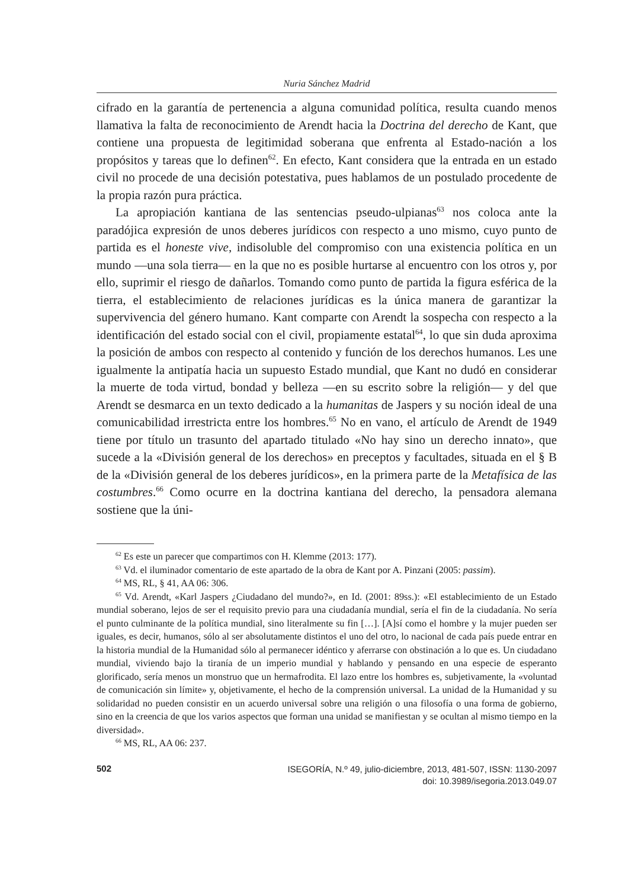Nuria Sánchez Madrid
cifrado en la garantía de pertenencia a alguna comunidad política, resulta cuando menos llamativa la falta de reconocimiento de Arendt hacia la Doctrina del derecho de Kant, que contiene una propuesta de legitimidad soberana que enfrenta al Estado-nación a los propósitos y tareas que lo definen<sup>62</sup>. En efecto, Kant considera que la entrada en un estado civil no procede de una decisión potestativa, pues hablamos de un postulado procedente de la propia razón pura práctica.
La apropiación kantiana de las sentencias pseudo-ulpianas<sup>63</sup> nos coloca ante la paradójica expresión de unos deberes jurídicos con respecto a uno mismo, cuyo punto de partida es el honeste vive, indisoluble del compromiso con una existencia política en un mundo —una sola tierra— en la que no es posible hurtarse al encuentro con los otros y, por ello, suprimir el riesgo de dañarlos. Tomando como punto de partida la figura esférica de la tierra, el establecimiento de relaciones jurídicas es la única manera de garantizar la supervivencia del género humano. Kant comparte con Arendt la sospecha con respecto a la identificación del estado social con el civil, propiamente estatal<sup>64</sup>, lo que sin duda aproxima la posición de ambos con respecto al contenido y función de los derechos humanos. Les une igualmente la antipatía hacia un supuesto Estado mundial, que Kant no dudó en considerar la muerte de toda virtud, bondad y belleza —en su escrito sobre la religión— y del que Arendt se desmarca en un texto dedicado a la humanitas de Jaspers y su noción ideal de una comunicabilidad irrestricta entre los hombres.<sup>65</sup> No en vano, el artículo de Arendt de 1949 tiene por título un trasunto del apartado titulado «No hay sino un derecho innato», que sucede a la «División general de los derechos» en preceptos y facultades, situada en el § B de la «División general de los deberes jurídicos», en la primera parte de la Metafísica de las costumbres.<sup>66</sup> Como ocurre en la doctrina kantiana del derecho, la pensadora alemana sostiene que la úni-
<sup>62</sup> Es este un parecer que compartimos con H. Klemme (2013: 177).
<sup>63</sup> Vd. el iluminador comentario de este apartado de la obra de Kant por A. Pinzani (2005: passim).
<sup>64</sup> MS, RL, § 41, AA 06: 306.
<sup>65</sup> Vd. Arendt, «Karl Jaspers ¿Ciudadano del mundo?», en Id. (2001: 89ss.): «El establecimiento de un Estado mundial soberano, lejos de ser el requisito previo para una ciudadanía mundial, sería el fin de la ciudadanía. No sería el punto culminante de la política mundial, sino literalmente su fin […]. [A]sí como el hombre y la mujer pueden ser iguales, es decir, humanos, sólo al ser absolutamente distintos el uno del otro, lo nacional de cada país puede entrar en la historia mundial de la Humanidad sólo al permanecer idéntico y aferrarse con obstinación a lo que es. Un ciudadano mundial, viviendo bajo la tiranía de un imperio mundial y hablando y pensando en una especie de esperanto glorificado, sería menos un monstruo que un hermafrodita. El lazo entre los hombres es, subjetivamente, la «voluntad de comunicación sin límite» y, objetivamente, el hecho de la comprensión universal. La unidad de la Humanidad y su solidaridad no pueden consistir en un acuerdo universal sobre una religión o una filosofía o una forma de gobierno, sino en la creencia de que los varios aspectos que forman una unidad se manifiestan y se ocultan al mismo tiempo en la diversidad».
<sup>66</sup> MS, RL, AA 06: 237.
502
ISEGORÍA, N.º 49, julio-diciembre, 2013, 481-507, ISSN: 1130-2097
doi: 10.3989/isegoria.2013.049.07